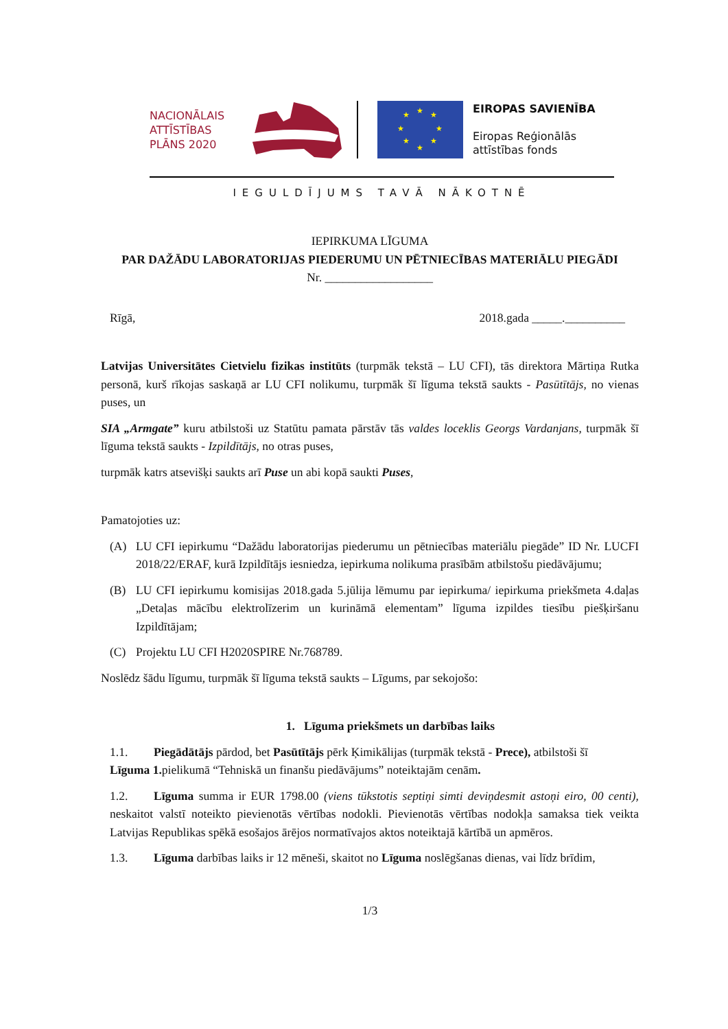NACIONĀLAIS
ATTĪSTĪBAS
PLĀNS 2020
★
★
★
★
★
★
★
★
EIROPAS SAVIENĪBA
Eiropas Reģionālās
attīstības fonds
IEGULDĪJUMS TAVĀ NĀKOTNĒ
IEPIRKUMA LĪGUMA
PAR DAŽĀDU LABORATORIJAS PIEDERUMU UN PĒTNIECĪBAS MATERIĀLU PIEGĀDI
Nr. __________________
Rīgā, 2018.gada _____.__________
Latvijas Universitātes Cietvielu fizikas institūts (turpmāk tekstā – LU CFI), tās direktora Mārtiņa Rutka personā, kurš rīkojas saskaņā ar LU CFI nolikumu, turpmāk šī līguma tekstā saukts - Pasūtītājs, no vienas puses, un
SIA „Armgate” kuru atbilstoši uz Statūtu pamata pārstāv tās valdes loceklis Georgs Vardanjans, turpmāk šī līguma tekstā saukts - Izpildītājs, no otras puses,
turpmāk katrs atsevišķi saukts arī Puse un abi kopā saukti Puses,
Pamatojoties uz:
(A) LU CFI iepirkumu “Dažādu laboratorijas piederumu un pētniecības materiālu piegāde” ID Nr. LUCFI 2018/22/ERAF, kurā Izpildītājs iesniedza, iepirkuma nolikuma prasībām atbilstošu piedāvājumu;
(B) LU CFI iepirkumu komisijas 2018.gada 5.jūlija lēmumu par iepirkuma/ iepirkuma priekšmeta 4.daļas „Detaļas mācību elektrolīzerim un kurināmā elementam” līguma izpildes tiesību piešķiršanu Izpildītājam;
(C) Projektu LU CFI H2020SPIRE Nr.768789.
Noslēdz šādu līgumu, turpmāk šī līguma tekstā saukts – Līgums, par sekojošo:
1. Līguma priekšmets un darbības laiks
1.1. Piegādātājs pārdod, bet Pasūtītājs pērk Ķimikālijas (turpmāk tekstā - Prece), atbilstoši šī
Līguma 1. pielikumā “Tehniskā un finanšu piedāvājums” noteiktajām cenām.
1.2. Līguma summa ir EUR 1798.00 (viens tūkstotis septiņi simti deviņdesmit astoņi eiro, 00 centi), neskaitot valstī noteikto pievienotās vērtības nodokli. Pievienotās vērtības nodokļa samaksa tiek veikta Latvijas Republikas spēkā esošajos ārējos normatīvajos aktos noteiktajā kārtībā un apmēros.
1.3. Līguma darbības laiks ir 12 mēneši, skaitot no Līguma noslēgšanas dienas, vai līdz brīdim,
1/3